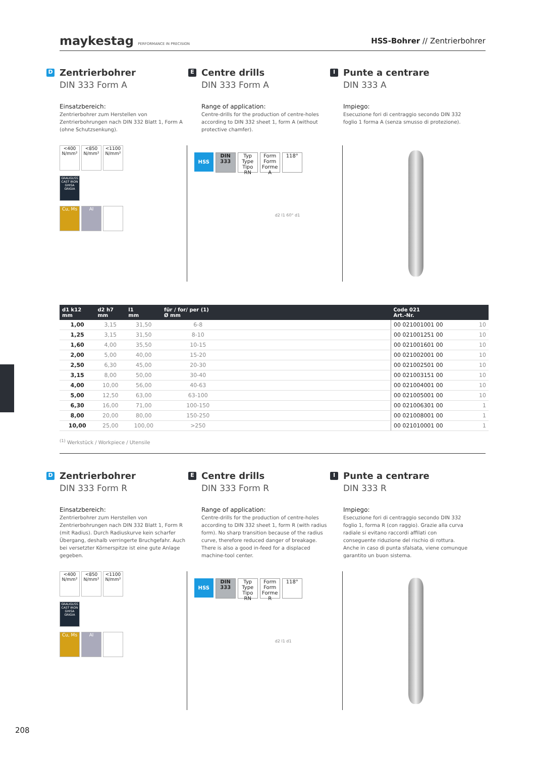maykestag PERFORMANCE IN PRECISION
HSS-Bohrer // Zentrierbohrer
D
Zentrierbohrer
DIN 333 Form A
Einsatzbereich:
Zentrierbohrer zum Herstellen von Zentrierbohrungen nach DIN 332 Blatt 1, Form A (ohne Schutzsenkung).
E
Centre drills
DIN 333 Form A
Range of application:
Centre-drills for the production of centre-holes according to DIN 332 sheet 1, form A (without protective chamfer).
I
Punte a centrare
DIN 333 A
Impiego:
Esecuzione fori di centraggio secondo DIN 332 foglio 1 forma A (senza smusso di protezione).
<400 N/mm² <850 N/mm² <1100 N/mm²
GRAUGUSS CAST IRON GHISA GRIGIA
Cu, Ms Al
HSS DIN 333 Typ Type Tipo RN Form Form Forme A 118°
d2 l1 60° d1
| d1 k12 mm | d2 h7 mm | l1 mm | für / for/ per (1) Ø mm | | Code 021 Art.-Nr. | |
| --- | --- | --- | --- | --- | --- | --- |
| 1,00 | 3,15 | 31,50 | 6-8 | | 00 021001001 00 | 10 |
| 1,25 | 3,15 | 31,50 | 8-10 | | 00 021001251 00 | 10 |
| 1,60 | 4,00 | 35,50 | 10-15 | | 00 021001601 00 | 10 |
| 2,00 | 5,00 | 40,00 | 15-20 | | 00 021002001 00 | 10 |
| 2,50 | 6,30 | 45,00 | 20-30 | | 00 021002501 00 | 10 |
| 3,15 | 8,00 | 50,00 | 30-40 | | 00 021003151 00 | 10 |
| 4,00 | 10,00 | 56,00 | 40-63 | | 00 021004001 00 | 10 |
| 5,00 | 12,50 | 63,00 | 63-100 | | 00 021005001 00 | 10 |
| 6,30 | 16,00 | 71,00 | 100-150 | | 00 021006301 00 | 1 |
| 8,00 | 20,00 | 80,00 | 150-250 | | 00 021008001 00 | 1 |
| 10,00 | 25,00 | 100,00 | >250 | | 00 021010001 00 | 1 |
<sup>(1)</sup> Werkstück / Workpiece / Utensile
D
Zentrierbohrer
DIN 333 Form R
Einsatzbereich:
Zentrierbohrer zum Herstellen von Zentrierbohrungen nach DIN 332 Blatt 1, Form R (mit Radius). Durch Radiuskurve kein scharfer Übergang, deshalb verringerte Bruchgefahr. Auch bei versetzter Körnerspitze ist eine gute Anlage gegeben.
E
Centre drills
DIN 333 Form R
Range of application:
Centre-drills for the production of centre-holes according to DIN 332 sheet 1, form R (with radius form). No sharp transition because of the radius curve, therefore reduced danger of breakage. There is also a good in-feed for a displaced machine-tool center.
I
Punte a centrare
DIN 333 R
Impiego:
Esecuzione fori di centraggio secondo DIN 332 foglio 1, forma R (con raggio). Grazie alla curva radiale si evitano raccordi affilati con conseguente riduzione del rischio di rottura. Anche in caso di punta sfalsata, viene comunque garantito un buon sistema.
<400 N/mm² <850 N/mm² <1100 N/mm²
GRAUGUSS CAST IRON GHISA GRIGIA
Cu, Ms Al
HSS DIN 333 Typ Type Tipo RN Form Form Forme R 118°
d2 l1 d1
208